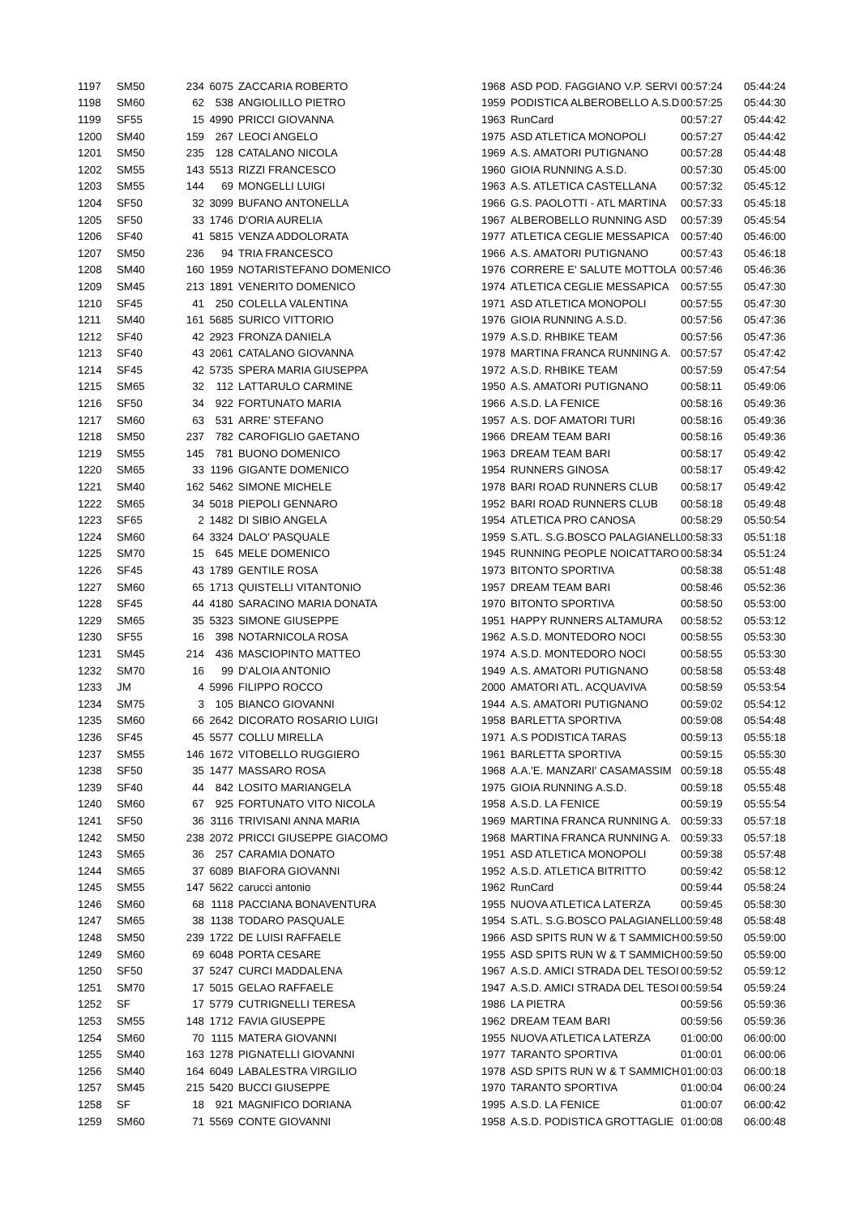| 1197 | SM50 | 234 | 6075 | ZACCARIA ROBERTO | 1968 | ASD POD. FAGGIANO V.P. SERVI | 00:57:24 | 05:44:24 |
| 1198 | SM60 | 62 | 538 | ANGIOLILLO PIETRO | 1959 | PODISTICA ALBEROBELLO A.S.D. | 00:57:25 | 05:44:30 |
| 1199 | SF55 | 15 | 4990 | PRICCI GIOVANNA | 1963 | RunCard | 00:57:27 | 05:44:42 |
| 1200 | SM40 | 159 | 267 | LEOCI ANGELO | 1975 | ASD ATLETICA MONOPOLI | 00:57:27 | 05:44:42 |
| 1201 | SM50 | 235 | 128 | CATALANO NICOLA | 1969 | A.S. AMATORI PUTIGNANO | 00:57:28 | 05:44:48 |
| 1202 | SM55 | 143 | 5513 | RIZZI FRANCESCO | 1960 | GIOIA RUNNING A.S.D. | 00:57:30 | 05:45:00 |
| 1203 | SM55 | 144 | 69 | MONGELLI LUIGI | 1963 | A.S. ATLETICA CASTELLANA | 00:57:32 | 05:45:12 |
| 1204 | SF50 | 32 | 3099 | BUFANO ANTONELLA | 1966 | G.S. PAOLOTTI - ATL MARTINA | 00:57:33 | 05:45:18 |
| 1205 | SF50 | 33 | 1746 | D'ORIA AURELIA | 1967 | ALBEROBELLO RUNNING ASD | 00:57:39 | 05:45:54 |
| 1206 | SF40 | 41 | 5815 | VENZA ADDOLORATA | 1977 | ATLETICA CEGLIE MESSAPICA | 00:57:40 | 05:46:00 |
| 1207 | SM50 | 236 | 94 | TRIA FRANCESCO | 1966 | A.S. AMATORI PUTIGNANO | 00:57:43 | 05:46:18 |
| 1208 | SM40 | 160 | 1959 | NOTARISTEFANO DOMENICO | 1976 | CORRERE E' SALUTE MOTTOLA | 00:57:46 | 05:46:36 |
| 1209 | SM45 | 213 | 1891 | VENERITO DOMENICO | 1974 | ATLETICA CEGLIE MESSAPICA | 00:57:55 | 05:47:30 |
| 1210 | SF45 | 41 | 250 | COLELLA VALENTINA | 1971 | ASD ATLETICA MONOPOLI | 00:57:55 | 05:47:30 |
| 1211 | SM40 | 161 | 5685 | SURICO VITTORIO | 1976 | GIOIA RUNNING A.S.D. | 00:57:56 | 05:47:36 |
| 1212 | SF40 | 42 | 2923 | FRONZA DANIELA | 1979 | A.S.D. RHBIKE TEAM | 00:57:56 | 05:47:36 |
| 1213 | SF40 | 43 | 2061 | CATALANO GIOVANNA | 1978 | MARTINA FRANCA RUNNING A. | 00:57:57 | 05:47:42 |
| 1214 | SF45 | 42 | 5735 | SPERA MARIA GIUSEPPA | 1972 | A.S.D. RHBIKE TEAM | 00:57:59 | 05:47:54 |
| 1215 | SM65 | 32 | 112 | LATTARULO CARMINE | 1950 | A.S. AMATORI PUTIGNANO | 00:58:11 | 05:49:06 |
| 1216 | SF50 | 34 | 922 | FORTUNATO MARIA | 1966 | A.S.D. LA FENICE | 00:58:16 | 05:49:36 |
| 1217 | SM60 | 63 | 531 | ARRE' STEFANO | 1957 | A.S. DOF AMATORI TURI | 00:58:16 | 05:49:36 |
| 1218 | SM50 | 237 | 782 | CAROFIGLIO GAETANO | 1966 | DREAM TEAM BARI | 00:58:16 | 05:49:36 |
| 1219 | SM55 | 145 | 781 | BUONO DOMENICO | 1963 | DREAM TEAM BARI | 00:58:17 | 05:49:42 |
| 1220 | SM65 | 33 | 1196 | GIGANTE DOMENICO | 1954 | RUNNERS GINOSA | 00:58:17 | 05:49:42 |
| 1221 | SM40 | 162 | 5462 | SIMONE MICHELE | 1978 | BARI ROAD RUNNERS CLUB | 00:58:17 | 05:49:42 |
| 1222 | SM65 | 34 | 5018 | PIEPOLI GENNARO | 1952 | BARI ROAD RUNNERS CLUB | 00:58:18 | 05:49:48 |
| 1223 | SF65 | 2 | 1482 | DI SIBIO ANGELA | 1954 | ATLETICA PRO CANOSA | 00:58:29 | 05:50:54 |
| 1224 | SM60 | 64 | 3324 | DALO' PASQUALE | 1959 | S.ATL. S.G.BOSCO PALAGIANELL | 00:58:33 | 05:51:18 |
| 1225 | SM70 | 15 | 645 | MELE DOMENICO | 1945 | RUNNING PEOPLE NOICATTARO | 00:58:34 | 05:51:24 |
| 1226 | SF45 | 43 | 1789 | GENTILE ROSA | 1973 | BITONTO SPORTIVA | 00:58:38 | 05:51:48 |
| 1227 | SM60 | 65 | 1713 | QUISTELLI VITANTONIO | 1957 | DREAM TEAM BARI | 00:58:46 | 05:52:36 |
| 1228 | SF45 | 44 | 4180 | SARACINO MARIA DONATA | 1970 | BITONTO SPORTIVA | 00:58:50 | 05:53:00 |
| 1229 | SM65 | 35 | 5323 | SIMONE GIUSEPPE | 1951 | HAPPY RUNNERS ALTAMURA | 00:58:52 | 05:53:12 |
| 1230 | SF55 | 16 | 398 | NOTARNICOLA ROSA | 1962 | A.S.D. MONTEDORO NOCI | 00:58:55 | 05:53:30 |
| 1231 | SM45 | 214 | 436 | MASCIOPINTO MATTEO | 1974 | A.S.D. MONTEDORO NOCI | 00:58:55 | 05:53:30 |
| 1232 | SM70 | 16 | 99 | D'ALOIA ANTONIO | 1949 | A.S. AMATORI PUTIGNANO | 00:58:58 | 05:53:48 |
| 1233 | JM | 4 | 5996 | FILIPPO ROCCO | 2000 | AMATORI ATL. ACQUAVIVA | 00:58:59 | 05:53:54 |
| 1234 | SM75 | 3 | 105 | BIANCO GIOVANNI | 1944 | A.S. AMATORI PUTIGNANO | 00:59:02 | 05:54:12 |
| 1235 | SM60 | 66 | 2642 | DICORATO ROSARIO LUIGI | 1958 | BARLETTA SPORTIVA | 00:59:08 | 05:54:48 |
| 1236 | SF45 | 45 | 5577 | COLLU MIRELLA | 1971 | A.S PODISTICA TARAS | 00:59:13 | 05:55:18 |
| 1237 | SM55 | 146 | 1672 | VITOBELLO RUGGIERO | 1961 | BARLETTA SPORTIVA | 00:59:15 | 05:55:30 |
| 1238 | SF50 | 35 | 1477 | MASSARO ROSA | 1968 | A.A.'E. MANZARI' CASAMASSIM | 00:59:18 | 05:55:48 |
| 1239 | SF40 | 44 | 842 | LOSITO MARIANGELA | 1975 | GIOIA RUNNING A.S.D. | 00:59:18 | 05:55:48 |
| 1240 | SM60 | 67 | 925 | FORTUNATO VITO NICOLA | 1958 | A.S.D. LA FENICE | 00:59:19 | 05:55:54 |
| 1241 | SF50 | 36 | 3116 | TRIVISANI ANNA MARIA | 1969 | MARTINA FRANCA RUNNING A. | 00:59:33 | 05:57:18 |
| 1242 | SM50 | 238 | 2072 | PRICCI GIUSEPPE GIACOMO | 1968 | MARTINA FRANCA RUNNING A. | 00:59:33 | 05:57:18 |
| 1243 | SM65 | 36 | 257 | CARAMIA DONATO | 1951 | ASD ATLETICA MONOPOLI | 00:59:38 | 05:57:48 |
| 1244 | SM65 | 37 | 6089 | BIAFORA GIOVANNI | 1952 | A.S.D. ATLETICA BITRITTO | 00:59:42 | 05:58:12 |
| 1245 | SM55 | 147 | 5622 | carucci antonio | 1962 | RunCard | 00:59:44 | 05:58:24 |
| 1246 | SM60 | 68 | 1118 | PACCIANA BONAVENTURA | 1955 | NUOVA ATLETICA LATERZA | 00:59:45 | 05:58:30 |
| 1247 | SM65 | 38 | 1138 | TODARO PASQUALE | 1954 | S.ATL. S.G.BOSCO PALAGIANELL | 00:59:48 | 05:58:48 |
| 1248 | SM50 | 239 | 1722 | DE LUISI RAFFAELE | 1966 | ASD SPITS RUN W & T SAMMICH | 00:59:50 | 05:59:00 |
| 1249 | SM60 | 69 | 6048 | PORTA CESARE | 1955 | ASD SPITS RUN W & T SAMMICH | 00:59:50 | 05:59:00 |
| 1250 | SF50 | 37 | 5247 | CURCI MADDALENA | 1967 | A.S.D. AMICI STRADA DEL TESOI | 00:59:52 | 05:59:12 |
| 1251 | SM70 | 17 | 5015 | GELAO RAFFAELE | 1947 | A.S.D. AMICI STRADA DEL TESOI | 00:59:54 | 05:59:24 |
| 1252 | SF | 17 | 5779 | CUTRIGNELLI TERESA | 1986 | LA PIETRA | 00:59:56 | 05:59:36 |
| 1253 | SM55 | 148 | 1712 | FAVIA GIUSEPPE | 1962 | DREAM TEAM BARI | 00:59:56 | 05:59:36 |
| 1254 | SM60 | 70 | 1115 | MATERA GIOVANNI | 1955 | NUOVA ATLETICA LATERZA | 01:00:00 | 06:00:00 |
| 1255 | SM40 | 163 | 1278 | PIGNATELLI GIOVANNI | 1977 | TARANTO SPORTIVA | 01:00:01 | 06:00:06 |
| 1256 | SM40 | 164 | 6049 | LABALESTRA VIRGILIO | 1978 | ASD SPITS RUN W & T SAMMICH | 01:00:03 | 06:00:18 |
| 1257 | SM45 | 215 | 5420 | BUCCI GIUSEPPE | 1970 | TARANTO SPORTIVA | 01:00:04 | 06:00:24 |
| 1258 | SF | 18 | 921 | MAGNIFICO DORIANA | 1995 | A.S.D. LA FENICE | 01:00:07 | 06:00:42 |
| 1259 | SM60 | 71 | 5569 | CONTE GIOVANNI | 1958 | A.S.D. PODISTICA GROTTAGLIE | 01:00:08 | 06:00:48 |